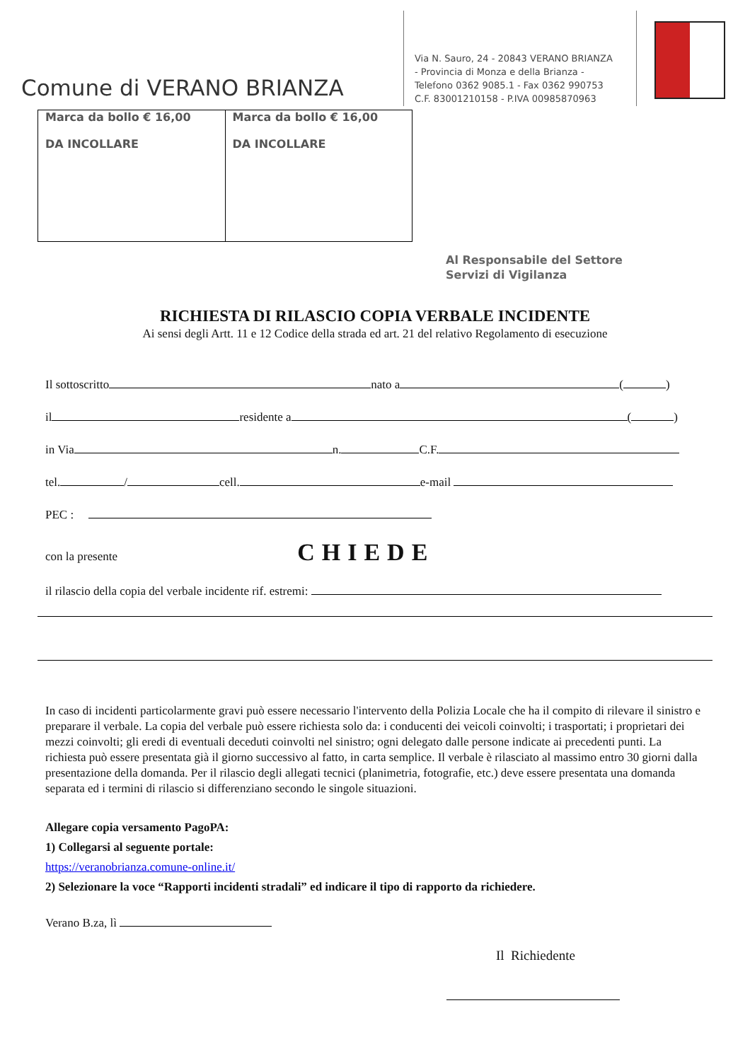Comune di VERANO BRIANZA
Via N. Sauro, 24 - 20843 VERANO BRIANZA
- Provincia di Monza e della Brianza -
Telefono 0362 9085.1 - Fax 0362 990753
C.F. 83001210158 - P.IVA 00985870963
Marca da bollo € 16,00
DA INCOLLARE
Marca da bollo € 16,00
DA INCOLLARE
Al Responsabile del Settore
Servizi di Vigilanza
RICHIESTA DI RILASCIO COPIA VERBALE INCIDENTE
Ai sensi degli Artt. 11 e 12 Codice della strada ed art. 21 del relativo Regolamento di esecuzione
Il sottoscritto nato a ( )
il residente a ( )
in Via n. C.F.
tel. / cell. e-mail
PEC :
con la presente CHIEDE
il rilascio della copia del verbale incidente rif. estremi:
In caso di incidenti particolarmente gravi può essere necessario l'intervento della Polizia Locale che ha il compito di rilevare il sinistro e preparare il verbale. La copia del verbale può essere richiesta solo da: i conducenti dei veicoli coinvolti; i trasportati; i proprietari dei mezzi coinvolti; gli eredi di eventuali deceduti coinvolti nel sinistro; ogni delegato dalle persone indicate ai precedenti punti. La richiesta può essere presentata già il giorno successivo al fatto, in carta semplice. Il verbale è rilasciato al massimo entro 30 giorni dalla presentazione della domanda. Per il rilascio degli allegati tecnici (planimetria, fotografie, etc.) deve essere presentata una domanda separata ed i termini di rilascio si differenziano secondo le singole situazioni.
Allegare copia versamento PagoPA:
1) Collegarsi al seguente portale:
https://veranobrianza.comune-online.it/
2) Selezionare la voce “Rapporti incidenti stradali” ed indicare il tipo di rapporto da richiedere.
Verano B.za, lì
Il Richiedente